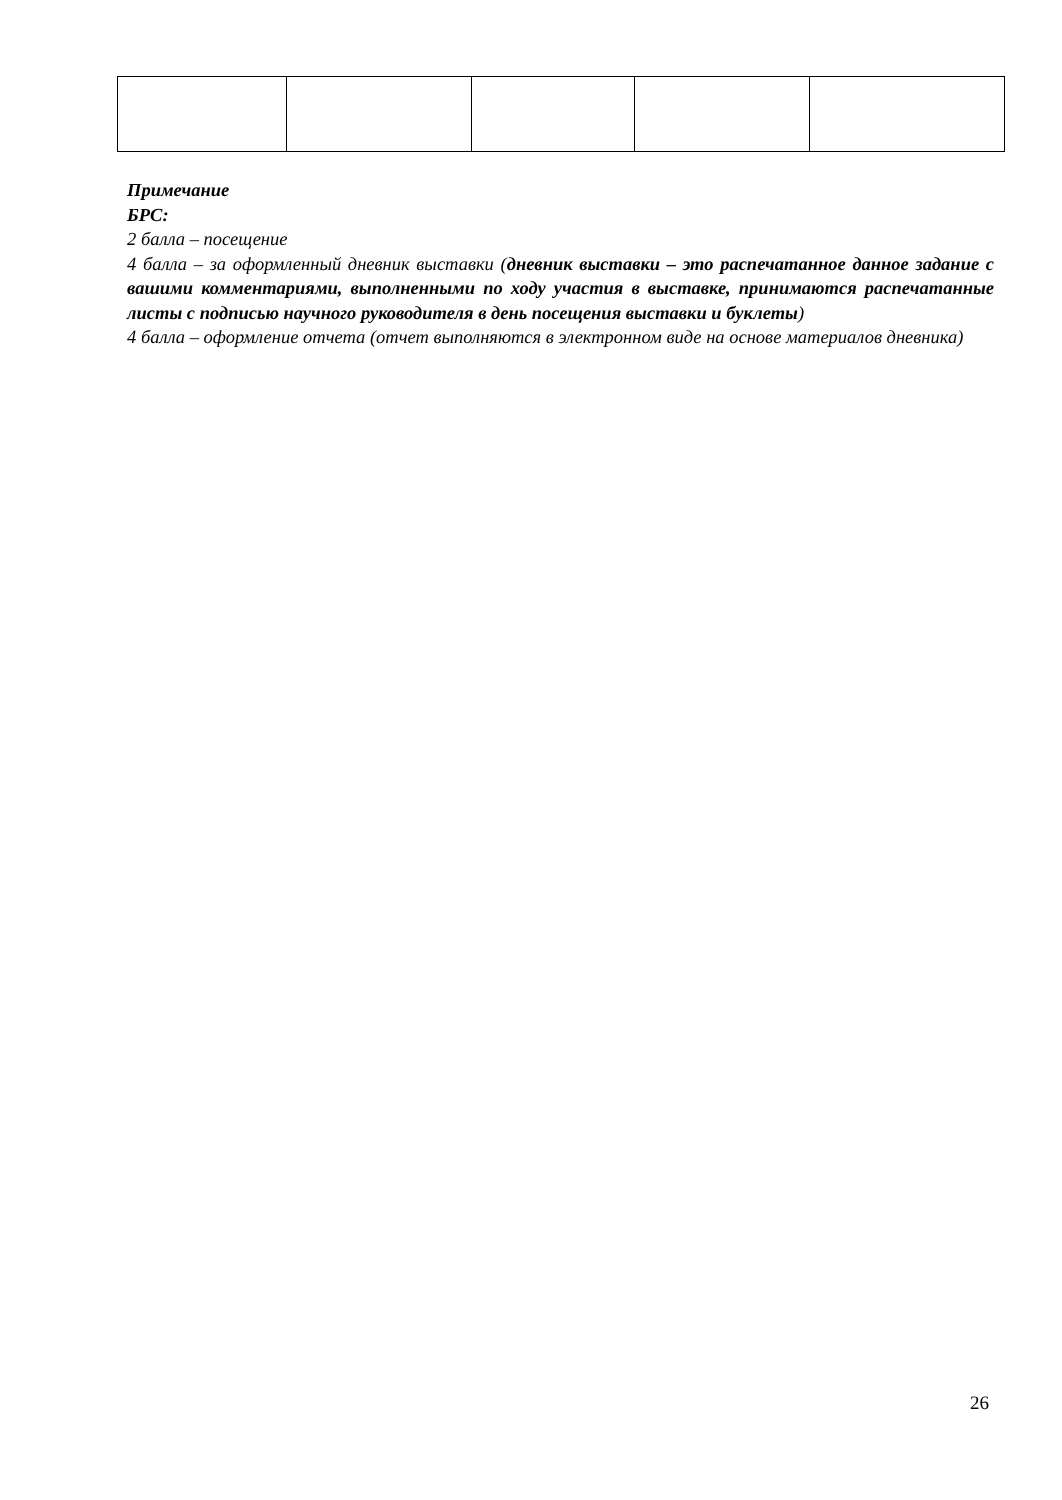Примечание
БРС:
2 балла – посещение
4 балла – за оформленный дневник выставки (дневник выставки – это распечатанное данное задание с вашими комментариями, выполненными по ходу участия в выставке, принимаются распечатанные листы с подписью научного руководителя в день посещения выставки и буклеты)
4 балла – оформление отчета (отчет выполняются в электронном виде на основе материалов дневника)
26